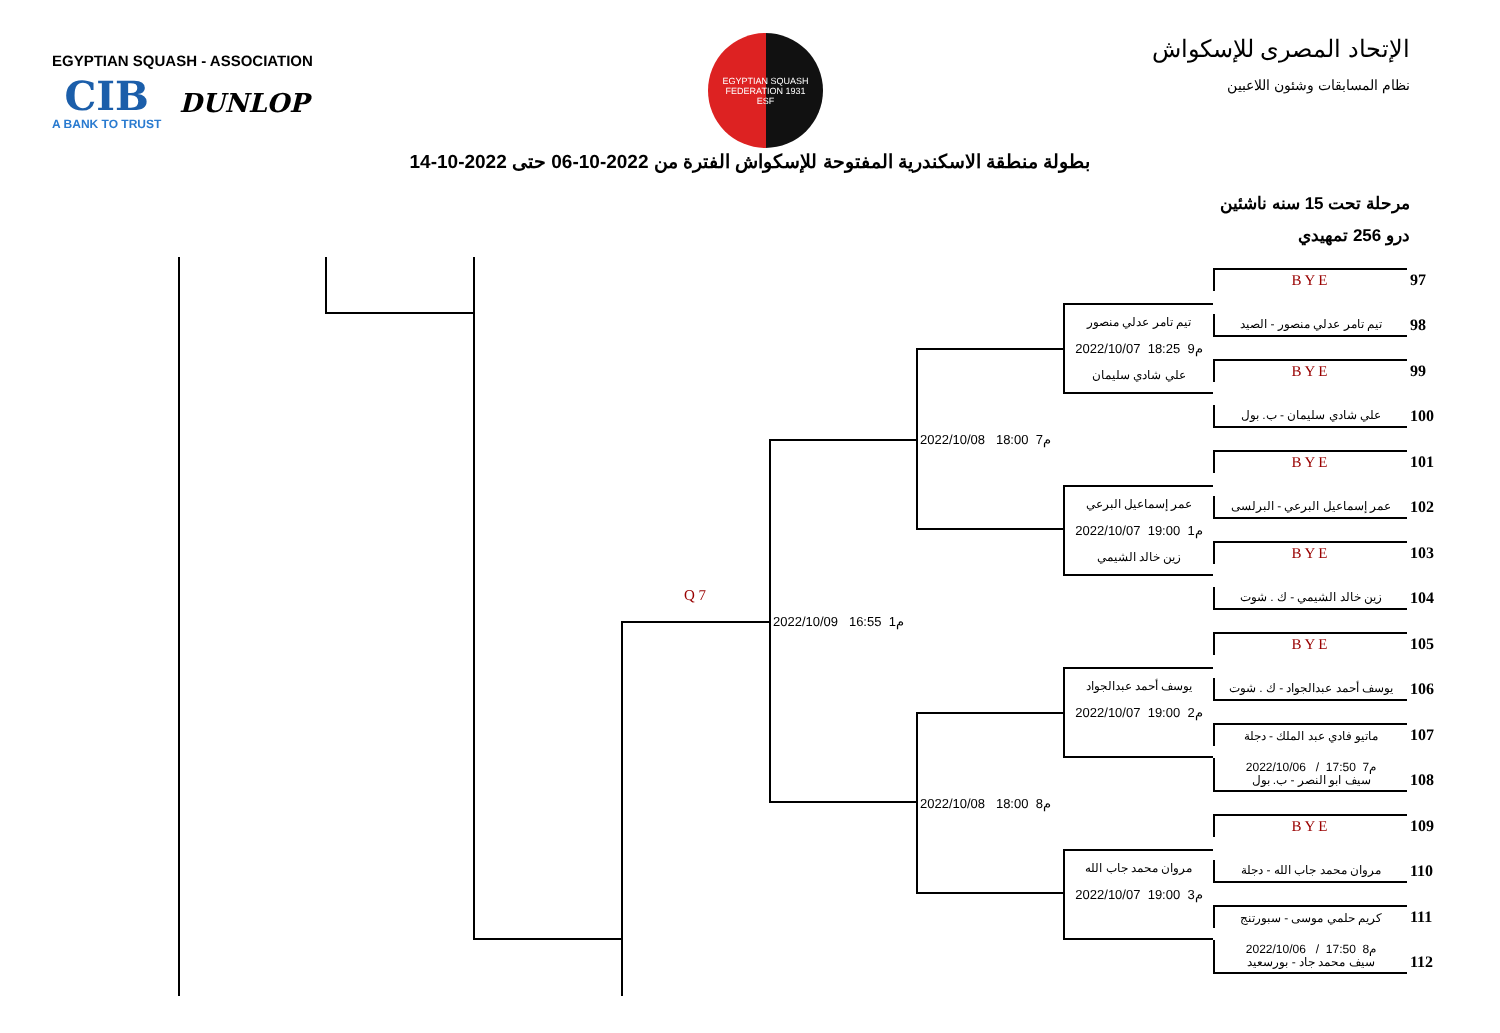EGYPTIAN SQUASH - ASSOCIATION
CIB
A BANK TO TRUST
DUNLOP
EGYPTIAN SQUASH FEDERATION 1931
ESF
الإتحاد المصرى للإسكواش
نظام المسابقات وشئون اللاعبين
بطولة منطقة الاسكندرية المفتوحة للإسكواش الفترة من 2022-10-06 حتى 2022-10-14
مرحلة تحت 15 سنه ناشئين
درو 256 تمهيدي
Q 7
2022/10/09 16:55 1م
2022/10/08 18:00 7م
2022/10/08 18:00 8م
تيم تامر عدلي منصور
2022/10/07 18:25 9م
علي شادي سليمان
عمر إسماعيل البرعي
2022/10/07 19:00 1م
زين خالد الشيمي
يوسف أحمد عبدالجواد
2022/10/07 19:00 2م
مروان محمد جاب الله
2022/10/07 19:00 3م
BYE
97
تيم تامر عدلي منصور - الصيد
98
BYE
99
علي شادي سليمان - ب. بول
100
BYE
101
عمر إسماعيل البرعي - البرلسى
102
BYE
103
زين خالد الشيمي - ك . شوت
104
BYE
105
يوسف أحمد عبدالجواد - ك . شوت
106
ماتيو فادي عبد الملك - دجلة
107
2022/10/06 / 17:50 7م
سيف ابو النصر - ب. بول
108
BYE
109
مروان محمد جاب الله - دجلة
110
كريم حلمي موسى - سبورتنج
111
2022/10/06 / 17:50 8م
سيف محمد جاد - بورسعيد
112